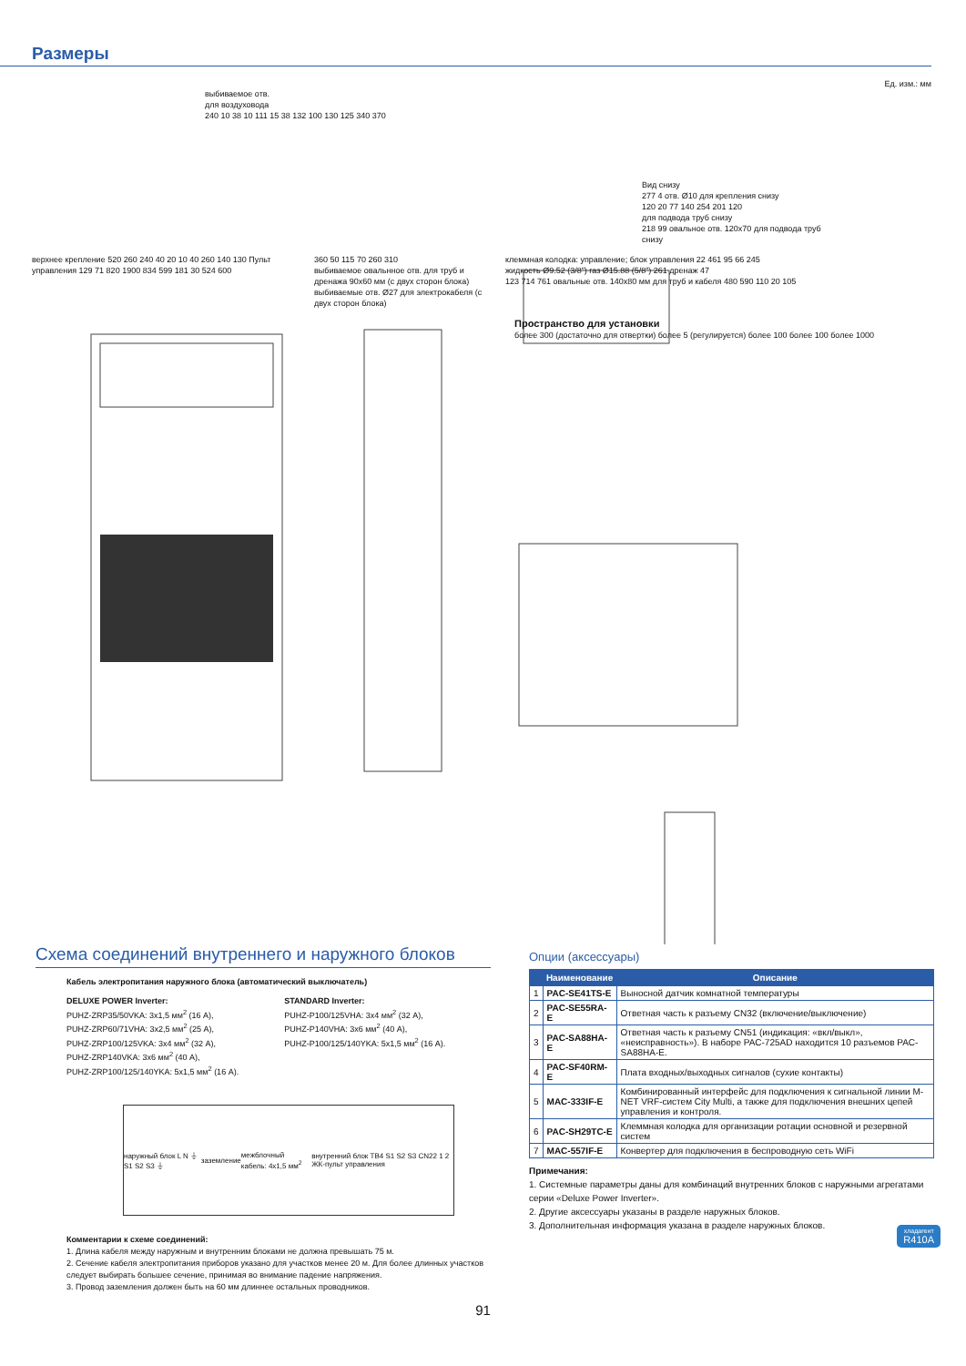Размеры
Ед. изм.: мм
выбиваемое отв.
для воздуховода
240 10 38 10 111 15 38 132 100 130 125 340 370
Вид снизу
277 4 отв. Ø10 для крепления снизу
120 20 77 140 254 201 120
для подвода труб снизу
218 99 овальное отв. 120x70 для подвода труб снизу
верхнее крепление 520 260 240 40 20 10 40 260 140 130 Пульт управления 129 71 820 1900 834 599 181 30 524 600
360 50 115 70 260 310
выбиваемое овальнное отв. для труб и дренажа 90x60 мм (с двух сторон блока)
выбиваемые отв. Ø27 для электрокабеля (с двух сторон блока)
клеммная колодка: управление; блок управления 22 461 95 66 245
жидкость Ø9.52 (3/8”) газ Ø15.88 (5/8”) 261 дренаж 47
123 714 761 овальные отв. 140x80 мм для труб и кабеля 480 590 110 20 105
Пространство для установки
более 300 (достаточно для отвертки) более 5 (регулируется) более 100 более 100 более 1000
Схема соединений внутреннего и наружного блоков
Кабель электропитания наружного блока (автоматический выключатель)
DELUXE POWER Inverter:
PUHZ-ZRP35/50VKA: 3x1,5 мм<sup>2</sup> (16 A),
PUHZ-ZRP60/71VHA: 3x2,5 мм<sup>2</sup> (25 A),
PUHZ-ZRP100/125VKA: 3x4 мм<sup>2</sup> (32 A),
PUHZ-ZRP140VKA: 3x6 мм<sup>2</sup> (40 A),
PUHZ-ZRP100/125/140YKA: 5x1,5 мм<sup>2</sup> (16 A).
STANDARD Inverter:
PUHZ-P100/125VHA: 3x4 мм<sup>2</sup> (32 A),
PUHZ-P140VHA: 3x6 мм<sup>2</sup> (40 A),
PUHZ-P100/125/140YKA: 5x1,5 мм<sup>2</sup> (16 A).
наружный блок L N ⏚ S1 S2 S3 ⏚ заземление межблочный кабель: 4x1,5 мм<sup>2</sup> внутренний блок TB4 S1 S2 S3 CN22 1 2 ЖК-пульт управления
Комментарии к схеме соединений:
1. Длина кабеля между наружным и внутренним блоками не должна превышать 75 м.
2. Сечение кабеля электропитания приборов указано для участков менее 20 м. Для более длинных участков следует выбирать большее сечение, принимая во внимание падение напряжения.
3. Провод заземления должен быть на 60 мм длиннее остальных проводников.
Опции (аксессуары)
| | Наименование | Описание |
| --- | --- | --- |
| 1 | PAC-SE41TS-E | Выносной датчик комнатной температуры |
| 2 | PAC-SE55RA-E | Ответная часть к разъему CN32 (включение/выключение) |
| 3 | PAC-SA88HA-E | Ответная часть к разъему CN51 (индикация: «вкл/выкл», «неисправность»). В наборе PAC-725AD находится 10 разъемов PAC-SA88HA-E. |
| 4 | PAC-SF40RM-E | Плата входных/выходных сигналов (сухие контакты) |
| 5 | MAC-333IF-E | Комбинированный интерфейс для подключения к сигнальной линии M-NET VRF-систем City Multi, а также для подключения внешних цепей управления и контроля. |
| 6 | PAC-SH29TC-E | Клеммная колодка для организации ротации основной и резервной систем |
| 7 | MAC-557IF-E | Конвертер для подключения в беспроводную сеть WiFi |
Примечания:
1. Системные параметры даны для комбинаций внутренних блоков с наружными агрегатами серии «Deluxe Power Inverter».
2. Другие аксессуары указаны в разделе наружных блоков.
3. Дополнительная информация указана в разделе наружных блоков.
91
хладагент
R410A